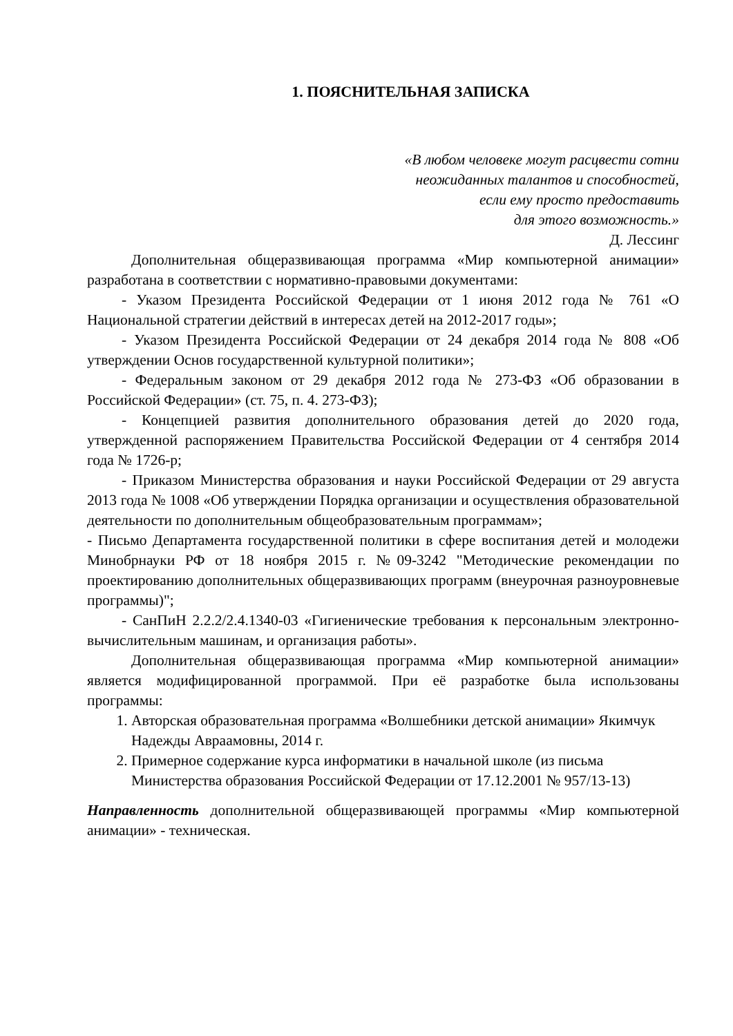1. ПОЯСНИТЕЛЬНАЯ ЗАПИСКА
«В любом человеке могут расцвести сотни
неожиданных талантов и способностей,
если ему просто предоставить
для этого возможность.»
Д. Лессинг
Дополнительная общеразвивающая программа «Мир компьютерной анимации» разработана в соответствии с нормативно-правовыми документами:
- Указом Президента Российской Федерации от 1 июня 2012 года № 761 «О Национальной стратегии действий в интересах детей на 2012-2017 годы»;
- Указом Президента Российской Федерации от 24 декабря 2014 года № 808 «Об утверждении Основ государственной культурной политики»;
- Федеральным законом от 29 декабря 2012 года № 273-ФЗ «Об образовании в Российской Федерации» (ст. 75, п. 4. 273-ФЗ);
- Концепцией развития дополнительного образования детей до 2020 года, утвержденной распоряжением Правительства Российской Федерации от 4 сентября 2014 года № 1726-р;
- Приказом Министерства образования и науки Российской Федерации от 29 августа 2013 года № 1008 «Об утверждении Порядка организации и осуществления образовательной деятельности по дополнительным общеобразовательным программам»;
- Письмо Департамента государственной политики в сфере воспитания детей и молодежи Минобрнауки РФ от 18 ноября 2015 г. №09-3242 "Методические рекомендации по проектированию дополнительных общеразвивающих программ (внеурочная разноуровневые программы)";
- СанПиН 2.2.2/2.4.1340-03 «Гигиенические требования к персональным электронно-вычислительным машинам, и организация работы».
Дополнительная общеразвивающая программа «Мир компьютерной анимации» является модифицированной программой. При её разработке была использованы программы:
1. Авторская образовательная программа «Волшебники детской анимации» Якимчук Надежды Авраамовны, 2014 г.
2. Примерное содержание курса информатики в начальной школе (из письма Министерства образования Российской Федерации от 17.12.2001 № 957/13-13)
Направленность дополнительной общеразвивающей программы «Мир компьютерной анимации» - техническая.